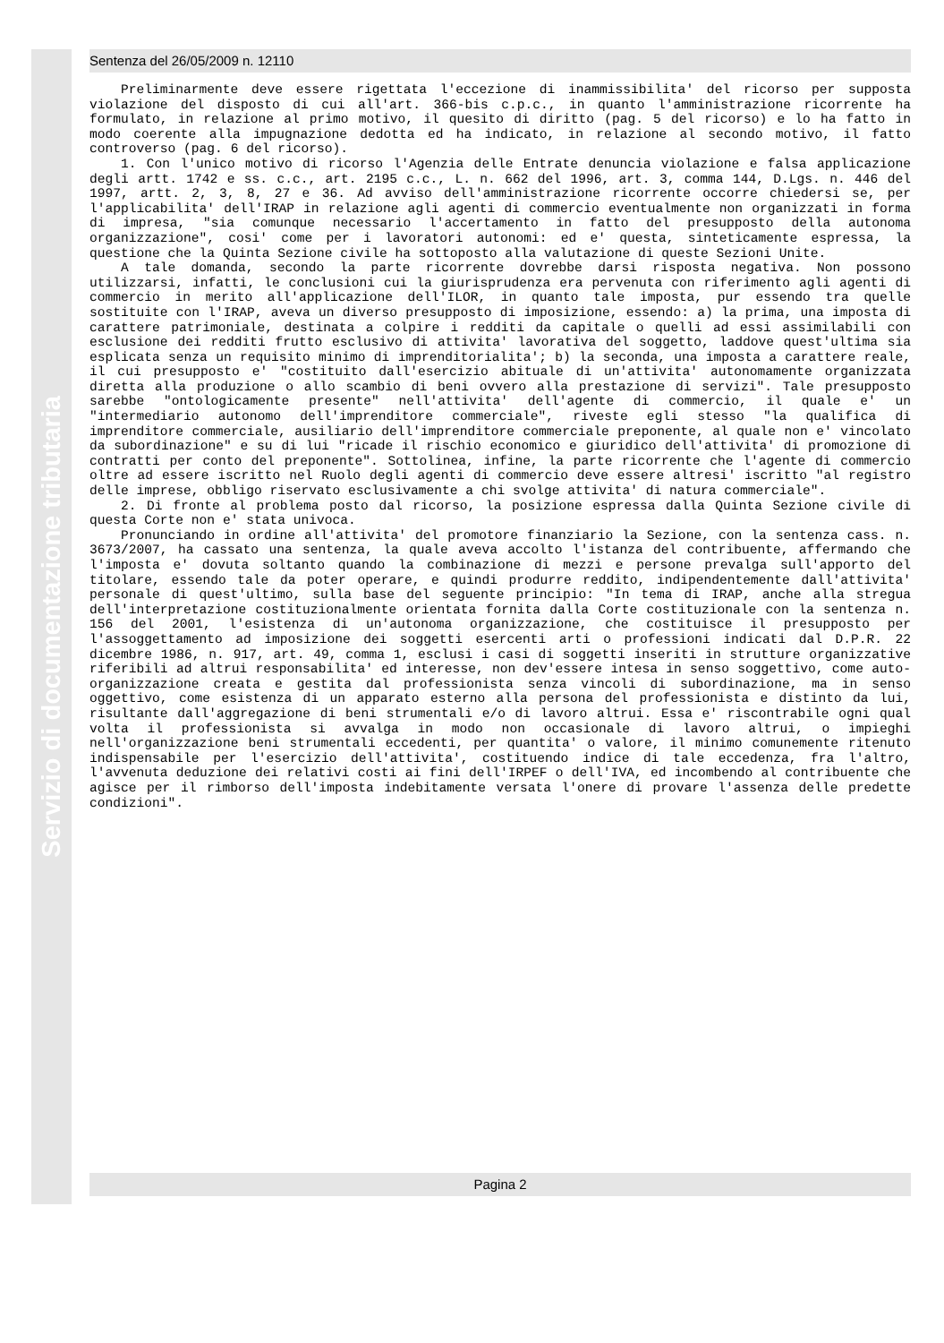Servizio di documentazione tributaria
Sentenza del 26/05/2009 n. 12110
Preliminarmente deve essere rigettata l'eccezione di inammissibilita' del ricorso per supposta violazione del disposto di cui all'art. 366-bis c.p.c., in quanto l'amministrazione ricorrente ha formulato, in relazione al primo motivo, il quesito di diritto (pag. 5 del ricorso) e lo ha fatto in modo coerente alla impugnazione dedotta ed ha indicato, in relazione al secondo motivo, il fatto controverso (pag. 6 del ricorso).
1. Con l'unico motivo di ricorso l'Agenzia delle Entrate denuncia violazione e falsa applicazione degli artt. 1742 e ss. c.c., art. 2195 c.c., L. n. 662 del 1996, art. 3, comma 144, D.Lgs. n. 446 del 1997, artt. 2, 3, 8, 27 e 36. Ad avviso dell'amministrazione ricorrente occorre chiedersi se, per l'applicabilita' dell'IRAP in relazione agli agenti di commercio eventualmente non organizzati in forma di impresa, "sia comunque necessario l'accertamento in fatto del presupposto della autonoma organizzazione", cosi' come per i lavoratori autonomi: ed e' questa, sinteticamente espressa, la questione che la Quinta Sezione civile ha sottoposto alla valutazione di queste Sezioni Unite.
A tale domanda, secondo la parte ricorrente dovrebbe darsi risposta negativa. Non possono utilizzarsi, infatti, le conclusioni cui la giurisprudenza era pervenuta con riferimento agli agenti di commercio in merito all'applicazione dell'ILOR, in quanto tale imposta, pur essendo tra quelle sostituite con l'IRAP, aveva un diverso presupposto di imposizione, essendo: a) la prima, una imposta di carattere patrimoniale, destinata a colpire i redditi da capitale o quelli ad essi assimilabili con esclusione dei redditi frutto esclusivo di attivita' lavorativa del soggetto, laddove quest'ultima sia esplicata senza un requisito minimo di imprenditorialita'; b) la seconda, una imposta a carattere reale, il cui presupposto e' "costituito dall'esercizio abituale di un'attivita' autonomamente organizzata diretta alla produzione o allo scambio di beni ovvero alla prestazione di servizi". Tale presupposto sarebbe "ontologicamente presente" nell'attivita' dell'agente di commercio, il quale e' un "intermediario autonomo dell'imprenditore commerciale", riveste egli stesso "la qualifica di imprenditore commerciale, ausiliario dell'imprenditore commerciale preponente, al quale non e' vincolato da subordinazione" e su di lui "ricade il rischio economico e giuridico dell'attivita' di promozione di contratti per conto del preponente". Sottolinea, infine, la parte ricorrente che l'agente di commercio oltre ad essere iscritto nel Ruolo degli agenti di commercio deve essere altresi' iscritto "al registro delle imprese, obbligo riservato esclusivamente a chi svolge attivita' di natura commerciale".
2. Di fronte al problema posto dal ricorso, la posizione espressa dalla Quinta Sezione civile di questa Corte non e' stata univoca.
Pronunciando in ordine all'attivita' del promotore finanziario la Sezione, con la sentenza cass. n. 3673/2007, ha cassato una sentenza, la quale aveva accolto l'istanza del contribuente, affermando che l'imposta e' dovuta soltanto quando la combinazione di mezzi e persone prevalga sull'apporto del titolare, essendo tale da poter operare, e quindi produrre reddito, indipendentemente dall'attivita' personale di quest'ultimo, sulla base del seguente principio: "In tema di IRAP, anche alla stregua dell'interpretazione costituzionalmente orientata fornita dalla Corte costituzionale con la sentenza n. 156 del 2001, l'esistenza di un'autonoma organizzazione, che costituisce il presupposto per l'assoggettamento ad imposizione dei soggetti esercenti arti o professioni indicati dal D.P.R. 22 dicembre 1986, n. 917, art. 49, comma 1, esclusi i casi di soggetti inseriti in strutture organizzative riferibili ad altrui responsabilita' ed interesse, non dev'essere intesa in senso soggettivo, come auto-organizzazione creata e gestita dal professionista senza vincoli di subordinazione, ma in senso oggettivo, come esistenza di un apparato esterno alla persona del professionista e distinto da lui, risultante dall'aggregazione di beni strumentali e/o di lavoro altrui. Essa e' riscontrabile ogni qual volta il professionista si avvalga in modo non occasionale di lavoro altrui, o impieghi nell'organizzazione beni strumentali eccedenti, per quantita' o valore, il minimo comunemente ritenuto indispensabile per l'esercizio dell'attivita', costituendo indice di tale eccedenza, fra l'altro, l'avvenuta deduzione dei relativi costi ai fini dell'IRPEF o dell'IVA, ed incombendo al contribuente che agisce per il rimborso dell'imposta indebitamente versata l'onere di provare l'assenza delle predette condizioni".
Pagina 2